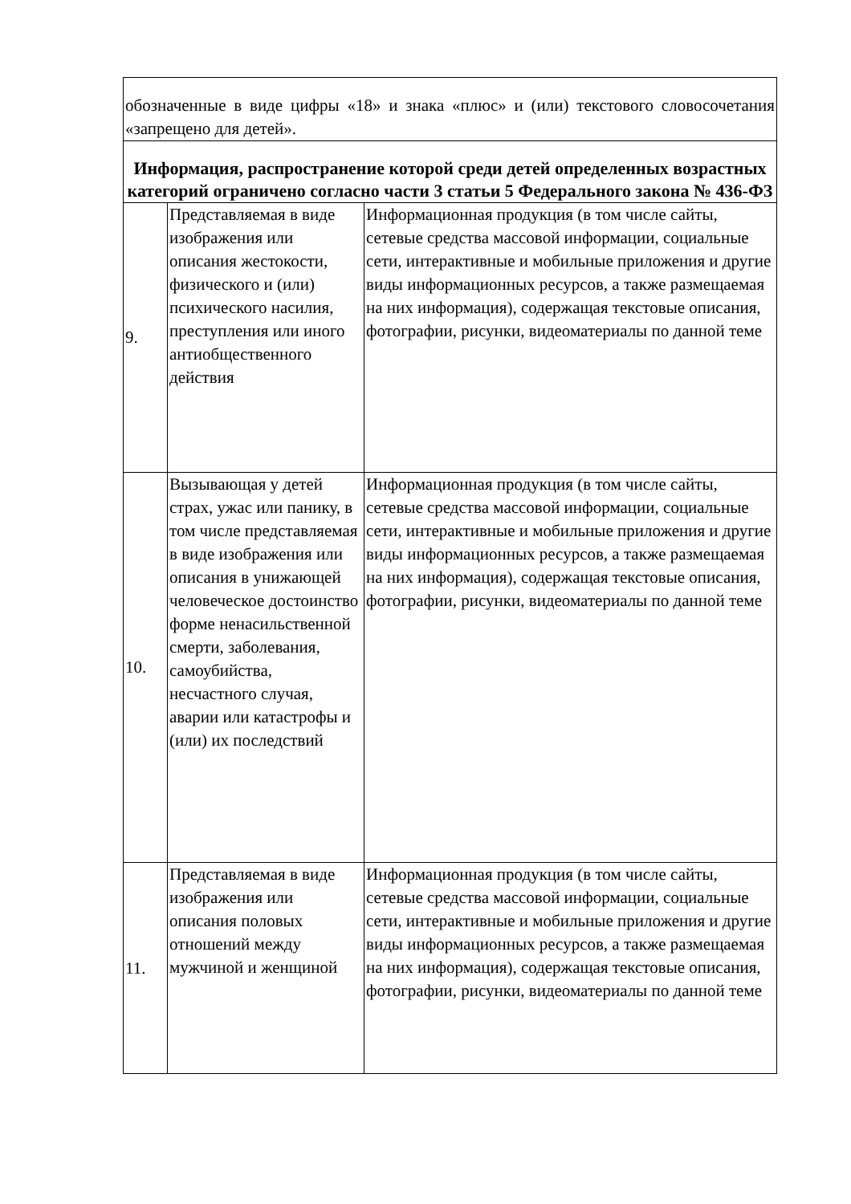| обозначенные в виде цифры «18» и знака «плюс» и (или) текстового словосочетания «запрещено для детей». | | |
| Информация, распространение которой среди детей определенных возрастных категорий ограничено согласно части 3 статьи 5 Федерального закона № 436-ФЗ | | |
| 9. | Представляемая в виде изображения или описания жестокости, физического и (или) психического насилия, преступления или иного антиобщественного действия | Информационная продукция (в том числе сайты, сетевые средства массовой информации, социальные сети, интерактивные и мобильные приложения и другие виды информационных ресурсов, а также размещаемая на них информация), содержащая текстовые описания, фотографии, рисунки, видеоматериалы по данной теме |
| 10. | Вызывающая у детей страх, ужас или панику, в том числе представляемая в виде изображения или описания в унижающей человеческое достоинство форме ненасильственной смерти, заболевания, самоубийства, несчастного случая, аварии или катастрофы и (или) их последствий | Информационная продукция (в том числе сайты, сетевые средства массовой информации, социальные сети, интерактивные и мобильные приложения и другие виды информационных ресурсов, а также размещаемая на них информация), содержащая текстовые описания, фотографии, рисунки, видеоматериалы по данной теме |
| 11. | Представляемая в виде изображения или описания половых отношений между мужчиной и женщиной | Информационная продукция (в том числе сайты, сетевые средства массовой информации, социальные сети, интерактивные и мобильные приложения и другие виды информационных ресурсов, а также размещаемая на них информация), содержащая текстовые описания, фотографии, рисунки, видеоматериалы по данной теме |